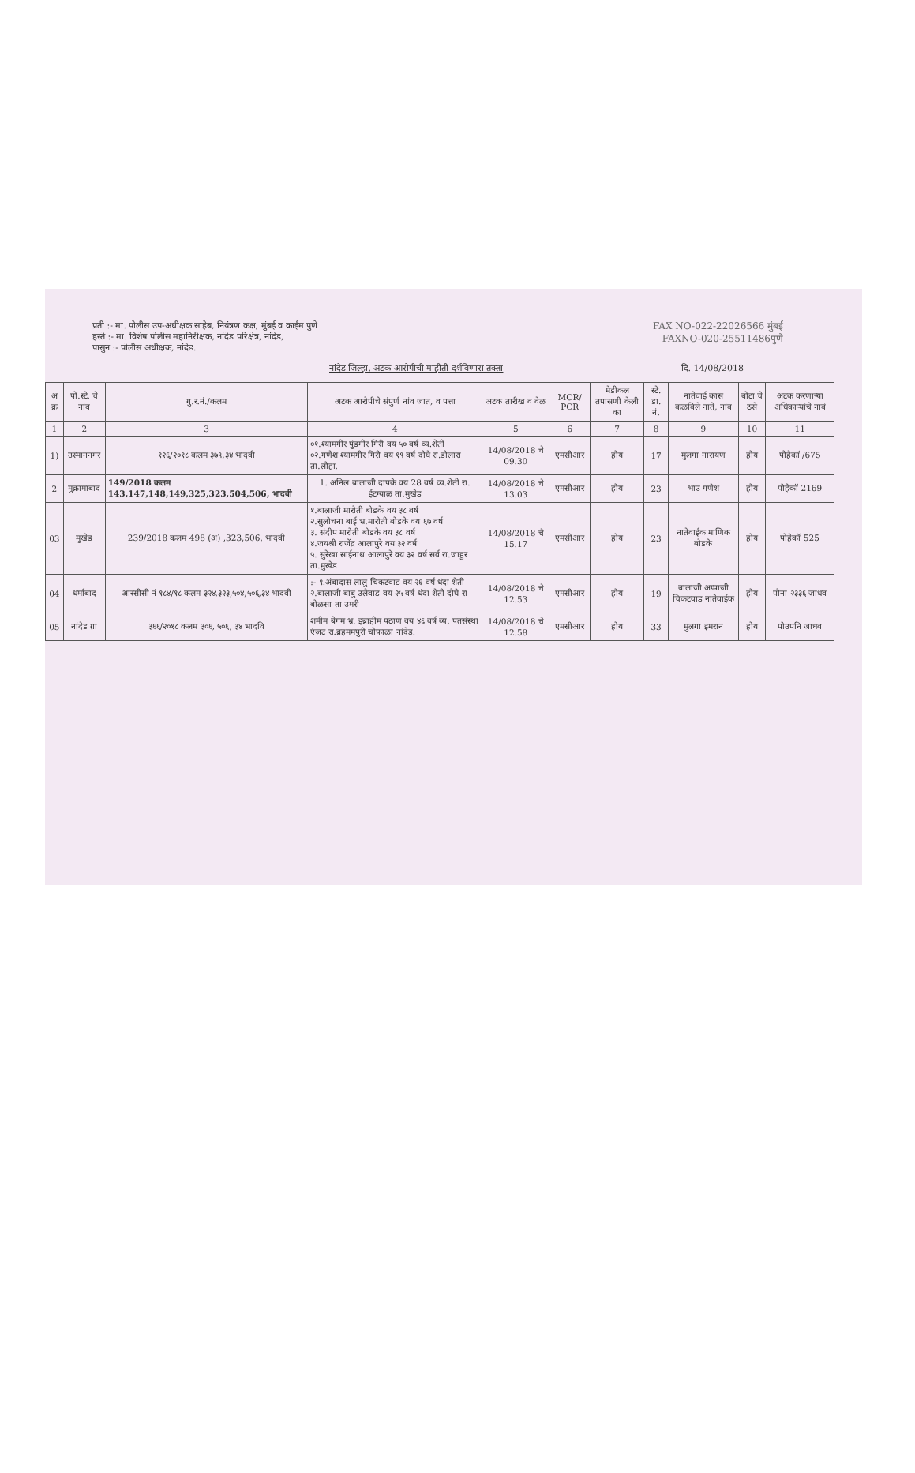प्रती :- मा. पोलीस उप-अधीक्षक साहेब, नियंत्रण कक्ष, मुंबई व क्राईम पुणे
हस्ते :- मा. विशेष पोलीस महानिरीक्षक, नांदेड परिक्षेत्र, नांदेड,
पासुन :- पोलीस अधीक्षक, नांदेड.
FAX NO-022-22026566 मुंबई
FAXNO-020-25511486पुणे
नांदेड जिल्हा, अटक आरोपीची माहीती दर्शविणारा तक्ता दि. 14/08/2018
| अ क्र | पो.स्टे. चे नांव | गु.र.नं./कलम | अटक आरोपीचे संपुर्ण नांव जात, व पत्ता | अटक तारीख व वेळ | MCR/ PCR | मेडीकल तपासणी केली का | स्टे. डा. नं. | नातेवाई कास कळविले नाते, नांव | बोटा चे ठसे | अटक करणाऱ्या अधिकाऱ्यांचे नावं |
| --- | --- | --- | --- | --- | --- | --- | --- | --- | --- | --- |
| 1 | 2 | 3 | 4 | 5 | 6 | 7 | 8 | 9 | 10 | 11 |
| 1) | उस्माननगर | १२६/२०१८ कलम ३७९,३४ भादवी | ०१.श्यामगीर पुंडगीर गिरी वय ५० वर्ष व्य.शेती ०२.गणेश श्यामगीर गिरी वय १९ वर्ष दोघे रा.डोलारा ता.लोहा. | 14/08/2018 चे 09.30 | एमसीआर | होय | 17 | मुलगा नारायण | होय | पोहेकॉ /675 |
| 2 | मुक्रामाबाद | 149/2018 कलम 143,147,148,149,325,323,504,506, भादवी | 1. अनिल बालाजी दापके वय 28 वर्ष व्य.शेती रा. ईटग्याळ ता.मुखेड | 14/08/2018 चे 13.03 | एमसीआर | होय | 23 | भाउ गणेश | होय | पोहेकॉ 2169 |
| 03 | मुखेड | 239/2018 कलम 498 (अ) ,323,506, भादवी | १.बालाजी मारोती बोडके वय ३८ वर्ष २.सुलोचना बाई भ्र.मारोती बोडके वय ६७ वर्ष ३. संदीप मारोती बोडके वय ३८ वर्ष ४.जयश्री राजेंद्र आलापुरे वय ३२ वर्ष ५. सुरेखा साईनाथ आलापुरे वय ३२ वर्ष सर्व रा.जाहुर ता.मुखेड | 14/08/2018 चे 15.17 | एमसीआर | होय | 23 | नातेवाईक माणिक बोडके | होय | पोहेकॉ 525 |
| 04 | धर्माबाद | आरसीसी नं १८४/१८ कलम ३२४,३२३,५०४,५०६,३४ भादवी | :- १.अंबादास लालु चिकटवाड वय २६ वर्ष धंदा शेती २.बालाजी बाबु उलेवाड वय २५ वर्ष धंदा शेती दोघे रा बोळसा ता उमरी | 14/08/2018 चे 12.53 | एमसीआर | होय | 19 | बालाजी अप्पाजी चिकटवाड नातेवाईक | होय | पोना २३३६ जाधव |
| 05 | नांदेड ग्रा | ३६६/२०१८ कलम ३०६, ५०६, ३४ भादवि | शमीम बेगम भ्र. इब्राहीम पठाण वय ४६ वर्ष व्य. पतसंस्था एंजट रा.ब्रहममपुरी चोफाळा नांदेड. | 14/08/2018 चे 12.58 | एमसीआर | होय | 33 | मुलगा इमरान | होय | पोउपनि जाधव |